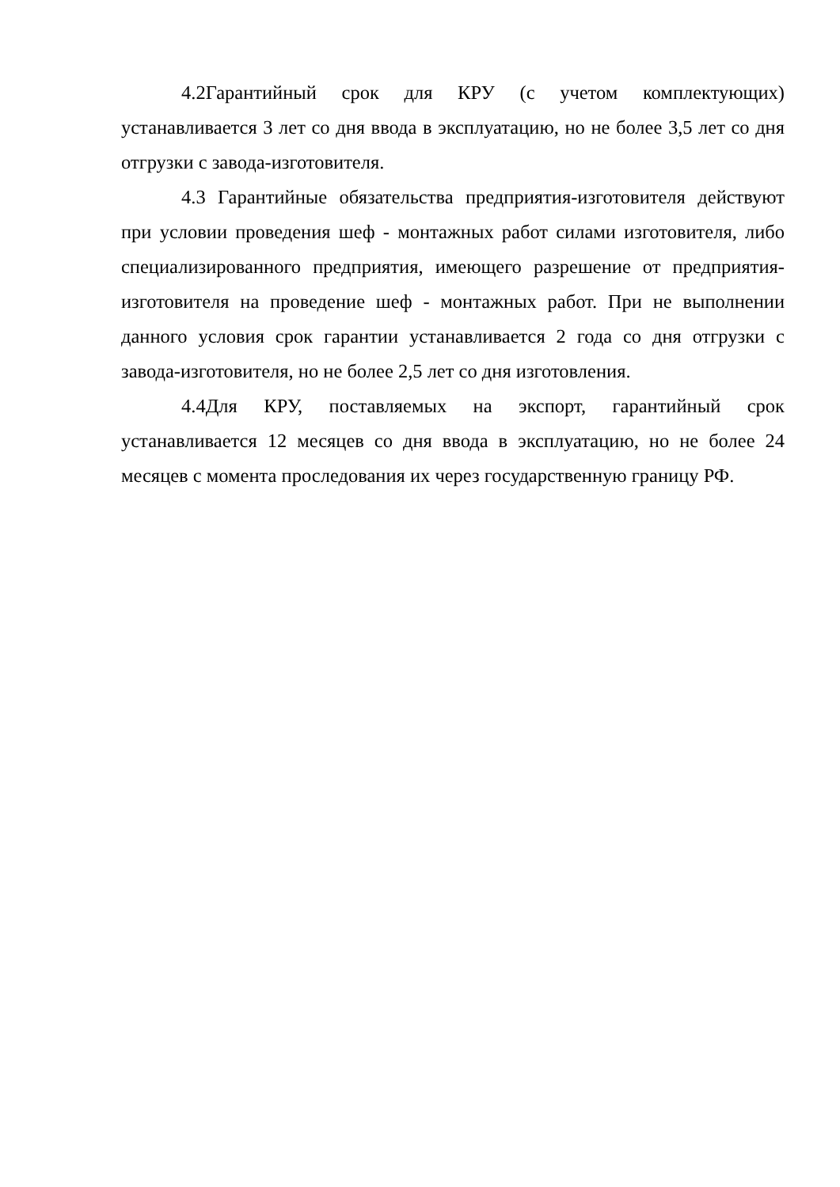4.2Гарантийный срок для КРУ (с учетом комплектующих) устанавливается 3 лет со дня ввода в эксплуатацию, но не более 3,5 лет со дня отгрузки с завода-изготовителя.
4.3 Гарантийные обязательства предприятия-изготовителя действуют при условии проведения шеф - монтажных работ силами изготовителя, либо специализированного предприятия, имеющего разрешение от предприятия-изготовителя на проведение шеф - монтажных работ. При не выполнении данного условия срок гарантии устанавливается 2 года со дня отгрузки с завода-изготовителя, но не более 2,5 лет со дня изготовления.
4.4Для КРУ, поставляемых на экспорт, гарантийный срок устанавливается 12 месяцев со дня ввода в эксплуатацию, но не более 24 месяцев с момента проследования их через государственную границу РФ.